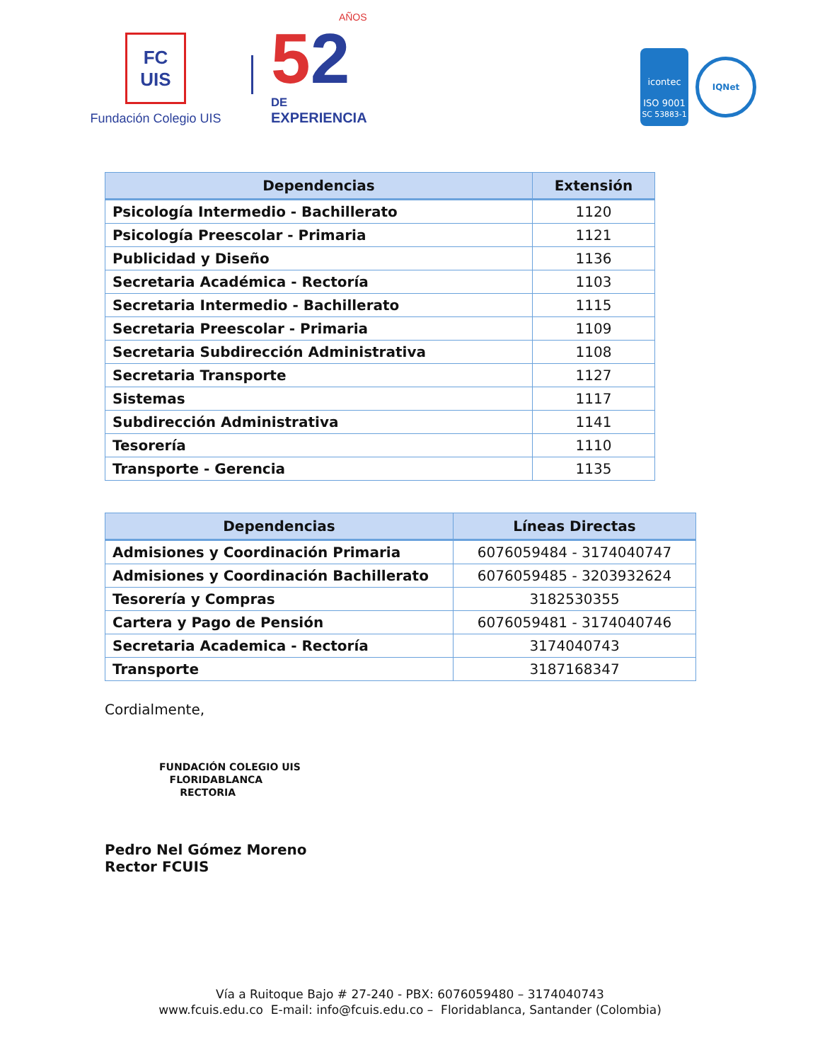FC UIS
Fundación Colegio UIS
AÑOS
52
DE
EXPERIENCIA
icontec
ISO 9001
SC 53883-1
IQNet
| Dependencias | Extensión |
| --- | --- |
| Psicología Intermedio - Bachillerato | 1120 |
| Psicología Preescolar - Primaria | 1121 |
| Publicidad y Diseño | 1136 |
| Secretaria Académica - Rectoría | 1103 |
| Secretaria Intermedio - Bachillerato | 1115 |
| Secretaria Preescolar - Primaria | 1109 |
| Secretaria Subdirección Administrativa | 1108 |
| Secretaria Transporte | 1127 |
| Sistemas | 1117 |
| Subdirección Administrativa | 1141 |
| Tesorería | 1110 |
| Transporte - Gerencia | 1135 |
| Dependencias | Líneas Directas |
| --- | --- |
| Admisiones y Coordinación Primaria | 6076059484 - 3174040747 |
| Admisiones y Coordinación Bachillerato | 6076059485 - 3203932624 |
| Tesorería y Compras | 3182530355 |
| Cartera y Pago de Pensión | 6076059481 - 3174040746 |
| Secretaria Academica - Rectoría | 3174040743 |
| Transporte | 3187168347 |
Cordialmente,
FUNDACIÓN COLEGIO UIS
FLORIDABLANCA
RECTORIA
Pedro Nel Gómez Moreno
Rector FCUIS
Vía a Ruitoque Bajo # 27-240 - PBX: 6076059480 – 3174040743
www.fcuis.edu.co E-mail: info@fcuis.edu.co – Floridablanca, Santander (Colombia)